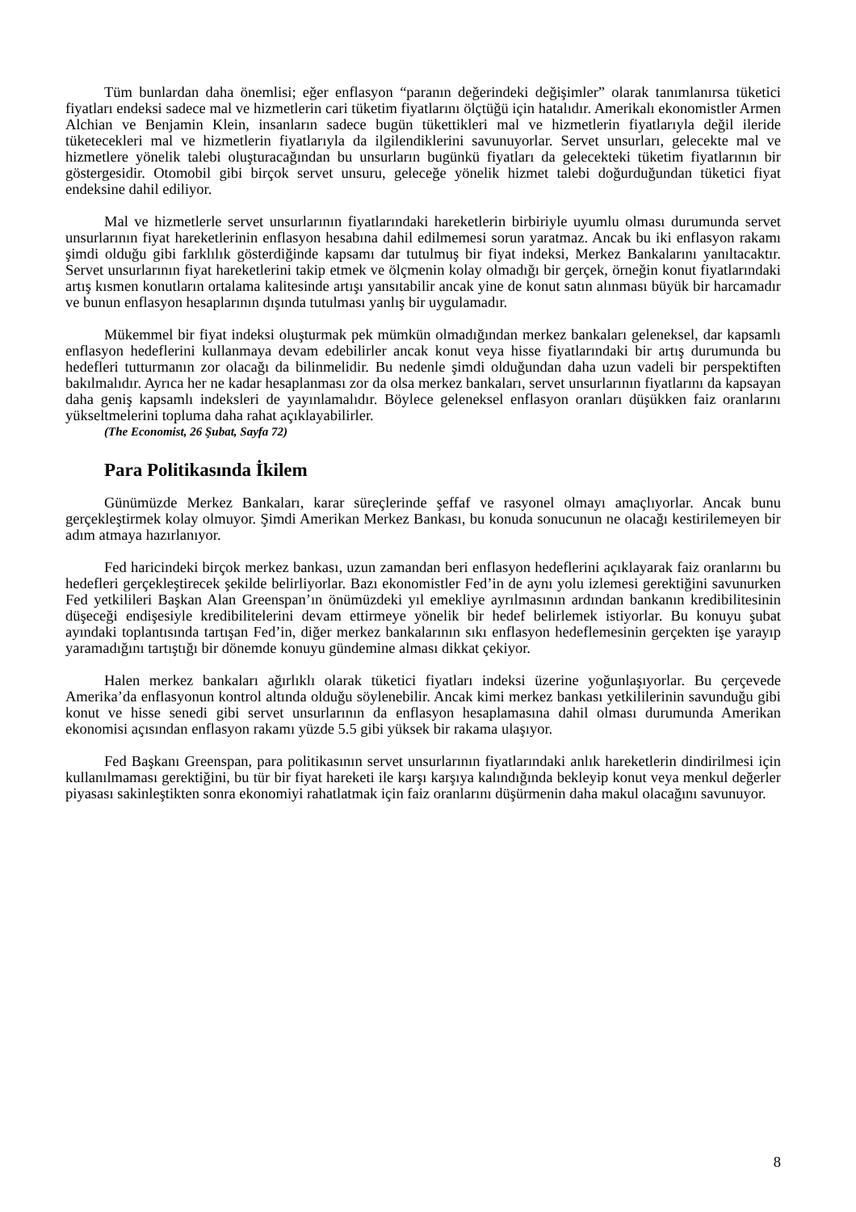Tüm bunlardan daha önemlisi; eğer enflasyon “paranın değerindeki değişimler” olarak tanımlanırsa tüketici fiyatları endeksi sadece mal ve hizmetlerin cari tüketim fiyatlarını ölçtüğü için hatalıdır. Amerikalı ekonomistler Armen Alchian ve Benjamin Klein, insanların sadece bugün tükettikleri mal ve hizmetlerin fiyatlarıyla değil ileride tüketecekleri mal ve hizmetlerin fiyatlarıyla da ilgilendiklerini savunuyorlar. Servet unsurları, gelecekte mal ve hizmetlere yönelik talebi oluşturacağından bu unsurların bugünkü fiyatları da gelecekteki tüketim fiyatlarının bir göstergesidir. Otomobil gibi birçok servet unsuru, geleceğe yönelik hizmet talebi doğurduğundan tüketici fiyat endeksine dahil ediliyor.
Mal ve hizmetlerle servet unsurlarının fiyatlarındaki hareketlerin birbiriyle uyumlu olması durumunda servet unsurlarının fiyat hareketlerinin enflasyon hesabına dahil edilmemesi sorun yaratmaz. Ancak bu iki enflasyon rakamı şimdi olduğu gibi farklılık gösterdiğinde kapsamı dar tutulmuş bir fiyat indeksi, Merkez Bankalarını yanıltacaktır. Servet unsurlarının fiyat hareketlerini takip etmek ve ölçmenin kolay olmadığı bir gerçek, örneğin konut fiyatlarındaki artış kısmen konutların ortalama kalitesinde artışı yansıtabilir ancak yine de konut satın alınması büyük bir harcamadır ve bunun enflasyon hesaplarının dışında tutulması yanlış bir uygulamadır.
Mükemmel bir fiyat indeksi oluşturmak pek mümkün olmadığından merkez bankaları geleneksel, dar kapsamlı enflasyon hedeflerini kullanmaya devam edebilirler ancak konut veya hisse fiyatlarındaki bir artış durumunda bu hedefleri tutturmanın zor olacağı da bilinmelidir. Bu nedenle şimdi olduğundan daha uzun vadeli bir perspektiften bakılmalıdır. Ayrıca her ne kadar hesaplanması zor da olsa merkez bankaları, servet unsurlarının fiyatlarını da kapsayan daha geniş kapsamlı indeksleri de yayınlamalıdır. Böylece geleneksel enflasyon oranları düşükken faiz oranlarını yükseltmelerini topluma daha rahat açıklayabilirler.
(The Economist, 26 Şubat, Sayfa 72)
Para Politikasında İkilem
Günümüzde Merkez Bankaları, karar süreçlerinde şeffaf ve rasyonel olmayı amaçlıyorlar. Ancak bunu gerçekleştirmek kolay olmuyor. Şimdi Amerikan Merkez Bankası, bu konuda sonucunun ne olacağı kestirilemeyen bir adım atmaya hazırlanıyor.
Fed haricindeki birçok merkez bankası, uzun zamandan beri enflasyon hedeflerini açıklayarak faiz oranlarını bu hedefleri gerçekleştirecek şekilde belirliyorlar. Bazı ekonomistler Fed’in de aynı yolu izlemesi gerektiğini savunurken Fed yetkilileri Başkan Alan Greenspan’ın önümüzdeki yıl emekliye ayrılmasının ardından bankanın kredibilitesinin düşeceği endişesiyle kredibilitelerini devam ettirmeye yönelik bir hedef belirlemek istiyorlar. Bu konuyu şubat ayındaki toplantısında tartışan Fed’in, diğer merkez bankalarının sıkı enflasyon hedeflemesinin gerçekten işe yarayıp yaramadığını tartıştığı bir dönemde konuyu gündemine alması dikkat çekiyor.
Halen merkez bankaları ağırlıklı olarak tüketici fiyatları indeksi üzerine yoğunlaşıyorlar. Bu çerçevede Amerika’da enflasyonun kontrol altında olduğu söylenebilir. Ancak kimi merkez bankası yetkililerinin savunduğu gibi konut ve hisse senedi gibi servet unsurlarının da enflasyon hesaplamasına dahil olması durumunda Amerikan ekonomisi açısından enflasyon rakamı yüzde 5.5 gibi yüksek bir rakama ulaşıyor.
Fed Başkanı Greenspan, para politikasının servet unsurlarının fiyatlarındaki anlık hareketlerin dindirilmesi için kullanılmaması gerektiğini, bu tür bir fiyat hareketi ile karşı karşıya kalındığında bekleyip konut veya menkul değerler piyasası sakinleştikten sonra ekonomiyi rahatlatmak için faiz oranlarını düşürmenin daha makul olacağını savunuyor.
8